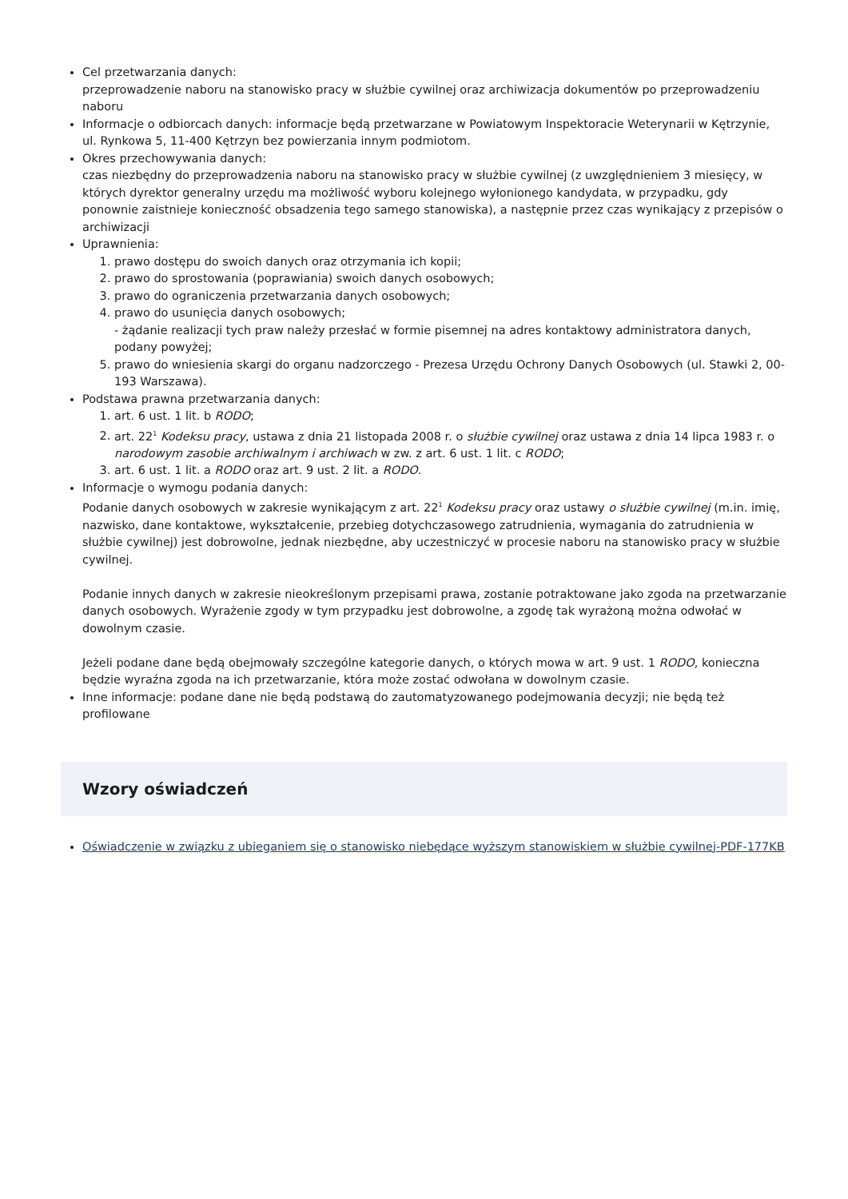Cel przetwarzania danych:
przeprowadzenie naboru na stanowisko pracy w służbie cywilnej oraz archiwizacja dokumentów po przeprowadzeniu naboru
Informacje o odbiorcach danych: informacje będą przetwarzane w Powiatowym Inspektoracie Weterynarii w Kętrzynie, ul. Rynkowa 5, 11-400 Kętrzyn bez powierzania innym podmiotom.
Okres przechowywania danych:
czas niezbędny do przeprowadzenia naboru na stanowisko pracy w służbie cywilnej (z uwzględnieniem 3 miesięcy, w których dyrektor generalny urzędu ma możliwość wyboru kolejnego wyłonionego kandydata, w przypadku, gdy ponownie zaistnieje konieczność obsadzenia tego samego stanowiska), a następnie przez czas wynikający z przepisów o archiwizacji
Uprawnienia:
1. prawo dostępu do swoich danych oraz otrzymania ich kopii;
2. prawo do sprostowania (poprawiania) swoich danych osobowych;
3. prawo do ograniczenia przetwarzania danych osobowych;
4. prawo do usunięcia danych osobowych;
- żądanie realizacji tych praw należy przesłać w formie pisemnej na adres kontaktowy administratora danych, podany powyżej;
5. prawo do wniesienia skargi do organu nadzorczego - Prezesa Urzędu Ochrony Danych Osobowych (ul. Stawki 2, 00-193 Warszawa).
Podstawa prawna przetwarzania danych:
1. art. 6 ust. 1 lit. b RODO;
2. art. 22<sup>1</sup> Kodeksu pracy, ustawa z dnia 21 listopada 2008 r. o służbie cywilnej oraz ustawa z dnia 14 lipca 1983 r. o narodowym zasobie archiwalnym i archiwach w zw. z art. 6 ust. 1 lit. c RODO;
3. art. 6 ust. 1 lit. a RODO oraz art. 9 ust. 2 lit. a RODO.
Informacje o wymogu podania danych:
Podanie danych osobowych w zakresie wynikającym z art. 22<sup>1</sup> Kodeksu pracy oraz ustawy o służbie cywilnej (m.in. imię, nazwisko, dane kontaktowe, wykształcenie, przebieg dotychczasowego zatrudnienia, wymagania do zatrudnienia w służbie cywilnej) jest dobrowolne, jednak niezbędne, aby uczestniczyć w procesie naboru na stanowisko pracy w służbie cywilnej.
Podanie innych danych w zakresie nieokreślonym przepisami prawa, zostanie potraktowane jako zgoda na przetwarzanie danych osobowych. Wyrażenie zgody w tym przypadku jest dobrowolne, a zgodę tak wyrażoną można odwołać w dowolnym czasie.
Jeżeli podane dane będą obejmowały szczególne kategorie danych, o których mowa w art. 9 ust. 1 RODO, konieczna będzie wyraźna zgoda na ich przetwarzanie, która może zostać odwołana w dowolnym czasie.
Inne informacje: podane dane nie będą podstawą do zautomatyzowanego podejmowania decyzji; nie będą też profilowane
Wzory oświadczeń
Oświadczenie w związku z ubieganiem się o stanowisko niebędące wyższym stanowiskiem w służbie cywilnej-PDF-177KB